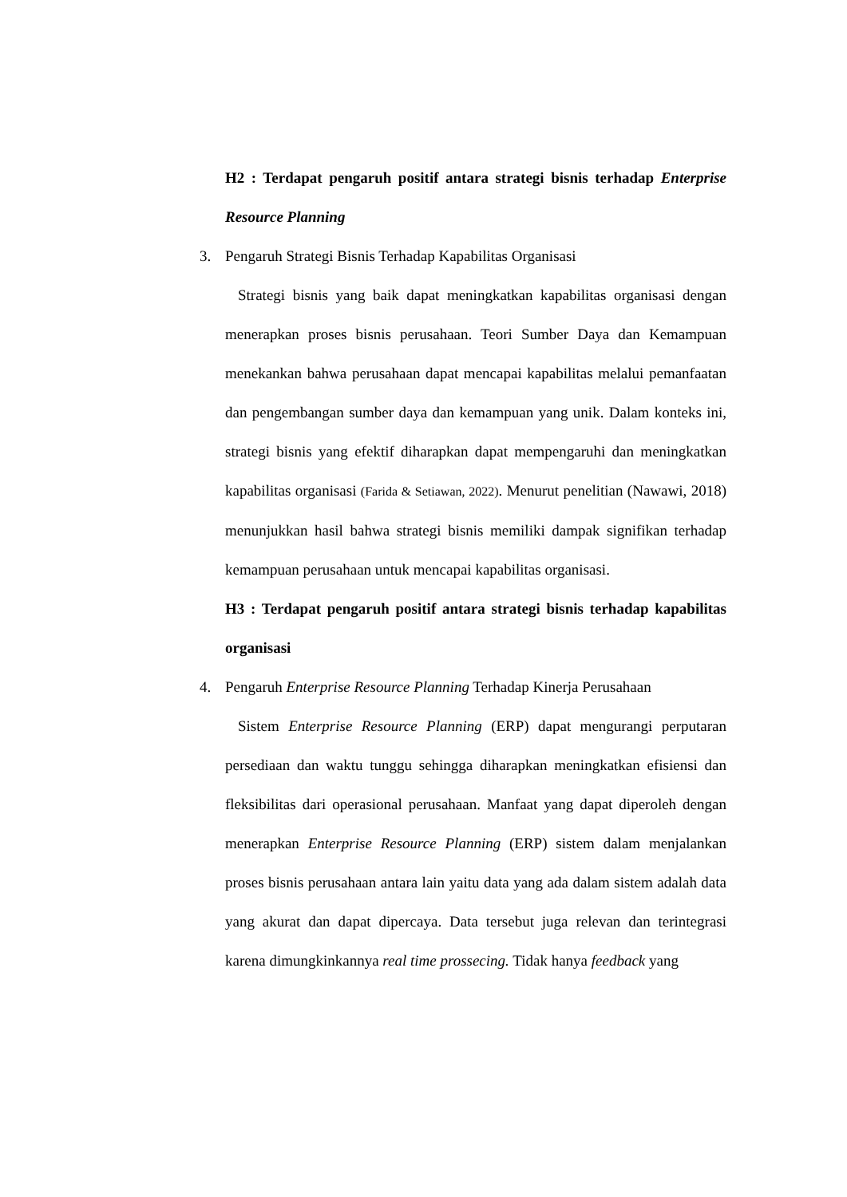H2 : Terdapat pengaruh positif antara strategi bisnis terhadap Enterprise Resource Planning
3. Pengaruh Strategi Bisnis Terhadap Kapabilitas Organisasi
Strategi bisnis yang baik dapat meningkatkan kapabilitas organisasi dengan menerapkan proses bisnis perusahaan. Teori Sumber Daya dan Kemampuan menekankan bahwa perusahaan dapat mencapai kapabilitas melalui pemanfaatan dan pengembangan sumber daya dan kemampuan yang unik. Dalam konteks ini, strategi bisnis yang efektif diharapkan dapat mempengaruhi dan meningkatkan kapabilitas organisasi (Farida & Setiawan, 2022). Menurut penelitian (Nawawi, 2018) menunjukkan hasil bahwa strategi bisnis memiliki dampak signifikan terhadap kemampuan perusahaan untuk mencapai kapabilitas organisasi.
H3 : Terdapat pengaruh positif antara strategi bisnis terhadap kapabilitas organisasi
4. Pengaruh Enterprise Resource Planning Terhadap Kinerja Perusahaan
Sistem Enterprise Resource Planning (ERP) dapat mengurangi perputaran persediaan dan waktu tunggu sehingga diharapkan meningkatkan efisiensi dan fleksibilitas dari operasional perusahaan. Manfaat yang dapat diperoleh dengan menerapkan Enterprise Resource Planning (ERP) sistem dalam menjalankan proses bisnis perusahaan antara lain yaitu data yang ada dalam sistem adalah data yang akurat dan dapat dipercaya. Data tersebut juga relevan dan terintegrasi karena dimungkinkannya real time prossecing. Tidak hanya feedback yang